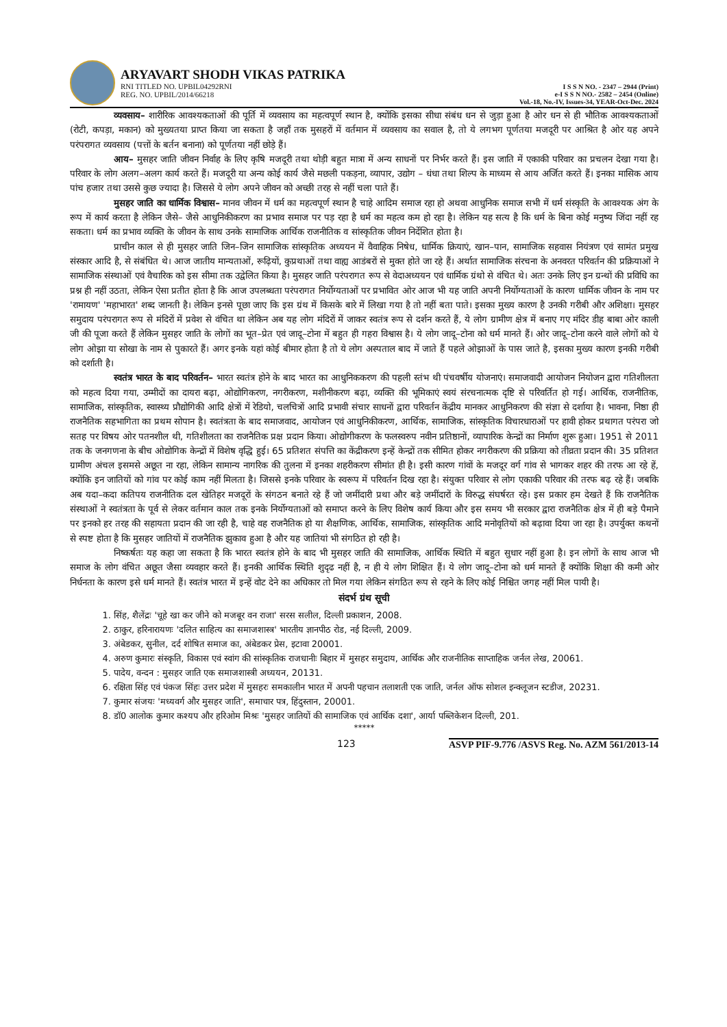ARYAVART SHODH VIKAS PATRIKA
RNI TITLED NO. UPBIL04292RNI
REG. NO. UPBIL/2014/66218
I S S N NO. - 2347 – 2944 (Print)
e-I S S N NO.- 2582 – 2454 (Online)
Vol.-18, No.-IV, Issues-34, YEAR-Oct-Dec. 2024
व्यवसाय– शारीरिक आवश्यकताओं की पूर्ति में व्यवसाय का महत्वपूर्ण स्थान है, क्योंकि इसका सीधा संबंध धन से जुड़ा हुआ है ओर धन से ही भौतिक आवश्यकताओं (रोटी, कपड़ा, मकान) को मुख्यतया प्राप्त किया जा सकता है जहाँ तक मुसहरों में वर्तमान में व्यवसाय का सवाल है, तो ये लगभग पूर्णतया मजदूरी पर आश्रित है ओर यह अपने परंपरागत व्यवसाय (पत्तों के बर्तन बनाना) को पूर्णतया नहीं छोड़े हैं।
आय– मुसहर जाति जीवन निर्वाह के लिए कृषि मजदूरी तथा थोड़ी बहुत मात्रा में अन्य साधनों पर निर्भर करते हैं। इस जाति में एकाकी परिवार का प्रचलन देखा गया है। परिवार के लोग अलग–अलग कार्य करते हैं। मजदूरी या अन्य कोई कार्य जैसे मछली पकड़ना, व्यापार, उद्योग – धंधा तथा शिल्प के माध्यम से आय अर्जित करते हैं। इनका मासिक आय पांच हजार तथा उससे कुछ ज्यादा है। जिससे ये लोग अपने जीवन को अच्छी तरह से नहीं चला पाते हैं।
मुसहर जाति का धार्मिक विश्वास– मानव जीवन में धर्म का महत्वपूर्ण स्थान है चाहे आदिम समाज रहा हो अथवा आधुनिक समाज सभी में धर्म संस्कृति के आवश्यक अंग के रूप में कार्य करता है लेकिन जैसे– जैसे आधुनिकीकरण का प्रभाव समाज पर पड़ रहा है धर्म का महत्व कम हो रहा है। लेकिन यह सत्य है कि धर्म के बिना कोई मनुष्य जिंदा नहीं रह सकता। धर्म का प्रभाव व्यक्ति के जीवन के साथ उनके सामाजिक आर्थिक राजनीतिक व सांस्कृतिक जीवन निर्देशित होता है।
प्राचीन काल से ही मुसहर जाति जिन–जिन सामाजिक सांस्कृतिक अध्ययन में वैवाहिक निषेध, धार्मिक क्रियाएं, खान–पान, सामाजिक सहवास नियंत्रण एवं सामंत प्रमुख संस्कार आदि है, से संबंधित थे। आज जातीय मान्यताओं, रूढ़ियों, कुप्रथाओं तथा वाह्य आडंबरों से मुक्त होते जा रहे हैं। अर्थात सामाजिक संरचना के अनवरत परिवर्तन की प्रक्रियाओं ने सामाजिक संस्थाओं एवं वैचारिक को इस सीमा तक उद्वेलित किया है। मुसहर जाति परंपरागत रूप से वेदाअध्ययन एवं धार्मिक ग्रंथो से वंचित थे। अतः उनके लिए इन ग्रन्थों की प्रविधि का प्रश्न ही नहीं उठता, लेकिन ऐसा प्रतीत होता है कि आज उपलब्धता परंपरागत निर्योग्यताओं पर प्रभावित ओर आज भी यह जाति अपनी निर्योग्यताओं के कारण धार्मिक जीवन के नाम पर 'रामायण' 'महाभारत' शब्द जानती है। लेकिन इनसे पूछा जाए कि इस ग्रंथ में किसके बारे में लिखा गया है तो नहीं बता पाते। इसका मुख्य कारण है उनकी गरीबी और अशिक्षा। मुसहर समुदाय परंपरागत रूप से मंदिरों में प्रवेश से वंचित था लेकिन अब यह लोग मंदिरों में जाकर स्वतंत्र रूप से दर्शन करते हैं, ये लोग ग्रामीण क्षेत्र में बनाए गए मंदिर डीह बाबा ओर काली जी की पूजा करते हैं लेकिन मुसहर जाति के लोगों का भूत–प्रेत एवं जादू–टोना में बहुत ही गहरा विश्वास है। ये लोग जादू–टोना को धर्म मानते हैं। ओर जादू–टोना करने वाले लोगों को ये लोग ओझा या सोखा के नाम से पुकारते हैं। अगर इनके यहां कोई बीमार होता है तो ये लोग अस्पताल बाद में जाते हैं पहले ओझाओं के पास जाते है, इसका मुख्य कारण इनकी गरीबी को दर्शाती है।
स्वतंत्र भारत के बाद परिवर्तन– भारत स्वतंत्र होने के बाद भारत का आधुनिककरण की पहली स्तंभ थी पंचवर्षीय योजनाएं। समाजवादी आयोजन नियोजन द्वारा गतिशीलता को महत्व दिया गया, उम्मीदों का दायरा बढ़ा, ओद्योगिकरण, नगरीकरण, मशीनीकरण बढ़ा, व्यक्ति की भूमिकाएं स्वयं संरचनात्मक दृष्टि से परिवर्तित हो गई। आर्थिक, राजनीतिक, सामाजिक, सांस्कृतिक, स्वास्थ्य प्रौद्योगिकी आदि क्षेत्रों में रेडियो, चलचित्रों आदि प्रभावी संचार साधनों द्वारा परिवर्तन केंद्रीय मानकर आधुनिकरण की संज्ञा से दर्शाया है। भावना, निष्ठा ही राजनैतिक सहभागिता का प्रथम सोपान है। स्वतंत्रता के बाद समाजवाद, आयोजन एवं आधुनिकीकरण, आर्थिक, सामाजिक, सांस्कृतिक विचारधाराओं पर हावी होकर प्रथागत परंपरा जो सतह पर विषय ओर पतनशील थी, गतिशीलता का राजनैतिक प्रक्ष प्रदान किया। ओद्योगीकरण के फलस्वरुप नवीन प्रतिष्ठानों, व्यापारिक केन्द्रों का निर्माण शुरू हुआ। 1951 से 2011 तक के जनगणना के बीच ओद्योगिक केन्द्रों में विशेष वृद्धि हुई। 65 प्रतिशत संपत्ति का केंद्रीकरण इन्हें केन्द्रों तक सीमित होकर नगरीकरण की प्रक्रिया को तीव्रता प्रदान की। 35 प्रतिशत ग्रामीण अंचल इसमसे अछूत ना रहा, लेकिन सामान्य नागरिक की तुलना में इनका शहरीकरण सीमांत ही है। इसी कारण गांवों के मजदूर वर्ग गांव से भागकर शहर की तरफ आ रहे हें, क्योंकि इन जातियों को गांव पर कोई काम नहीं मिलता है। जिससे इनके परिवार के स्वरूप में परिवर्तन दिख रहा है। संयुक्त परिवार से लोग एकाकी परिवार की तरफ बढ़ रहे हैं। जबकि अब यदा–कदा कतिपय राजनीतिक दल खेतिहर मजदूरों के संगठन बनाते रहे हैं जो जमींदारी प्रथा और बड़े जमींदारों के विरुद्ध संघर्षरत रहे। इस प्रकार हम देखते हैं कि राजनैतिक संस्थाओं ने स्वतंत्रता के पूर्व से लेकर वर्तमान काल तक इनके निर्योग्यताओं को समाप्त करने के लिए विशेष कार्य किया और इस समय भी सरकार द्वारा राजनैतिक क्षेत्र में ही बड़े पैमाने पर इनको हर तरह की सहायता प्रदान की जा रही है, चाहे वह राजनैतिक हो या शैक्षणिक, आर्थिक, सामाजिक, सांस्कृतिक आदि मनोवृतियों को बढ़ावा दिया जा रहा है। उपर्युक्त कथनों से स्पष्ट होता है कि मुसहर जातियों में राजनैतिक झुकाव हुआ है और यह जातियां भी संगठित हो रही है।
निष्कर्षतः यह कहा जा सकता है कि भारत स्वतंत्र होने के बाद भी मुसहर जाति की सामाजिक, आर्थिक स्थिति में बहुत सुधार नहीं हुआ है। इन लोगों के साथ आज भी समाज के लोग वंचित अछूत जैसा व्यवहार करते हैं। इनकी आर्थिक स्थिति शुदृढ नहीं है, न ही ये लोग शिक्षित हैं। ये लोग जादू–टोना को धर्म मानते हैं क्योंकि शिक्षा की कमी ओर निर्धनता के कारण इसे धर्म मानते हैं। स्वतंत्र भारत में इन्हें वोट देने का अधिकार तो मिल गया लेकिन संगठित रूप से रहने के लिए कोई निश्चित जगह नहीं मिल पायी है।
संदर्भ ग्रंथ सूची
1. सिंह, शैलेंद्रः 'चूहे खा कर जीने को मजबूर वन राजा' सरस सलील, दिल्ली प्रकाशन, 2008.
2. ठाकुर, हरिनारायणः 'दलित साहित्य का समाजशास्त्र' भारतीय ज्ञानपीठ रोड, नई दिल्ली, 2009.
3. अंबेडकर, सुनील, दर्द शोषित समाज का, अंबेडकर प्रेस, इटावा 20001.
4. अरुण कुमारः संस्कृति, विकास एवं स्वांग की सांस्कृतिक राजधानीः बिहार में मुसहर समुदाय, आर्थिक और राजनीतिक साप्ताहिक जर्नल लेख, 20061.
5. पादेय, वन्दन : मुसहर जाति एक समाजशास्त्री अध्ययन, 20131.
6. रक्षिता सिंह एवं पंकज सिंहः उत्तर प्रदेश में मुसहरः समकालीन भारत में अपनी पहचान तलाशती एक जाति, जर्नल ऑफ सोशल इन्क्लूजन स्टडीज, 20231.
7. कुमार संजयः 'मध्यवर्ग और मुसहर जाति', समाचार पत्र, हिंदुस्तान, 20001.
8. डॉ0 आलोक कुमार कश्यप और हरिओम मिश्रः 'मुसहर जातियों की सामाजिक एवं आर्थिक दशा', आर्या पब्लिकेशन दिल्ली, 201.
*****
123 ASVP PIF-9.776 /ASVS Reg. No. AZM 561/2013-14